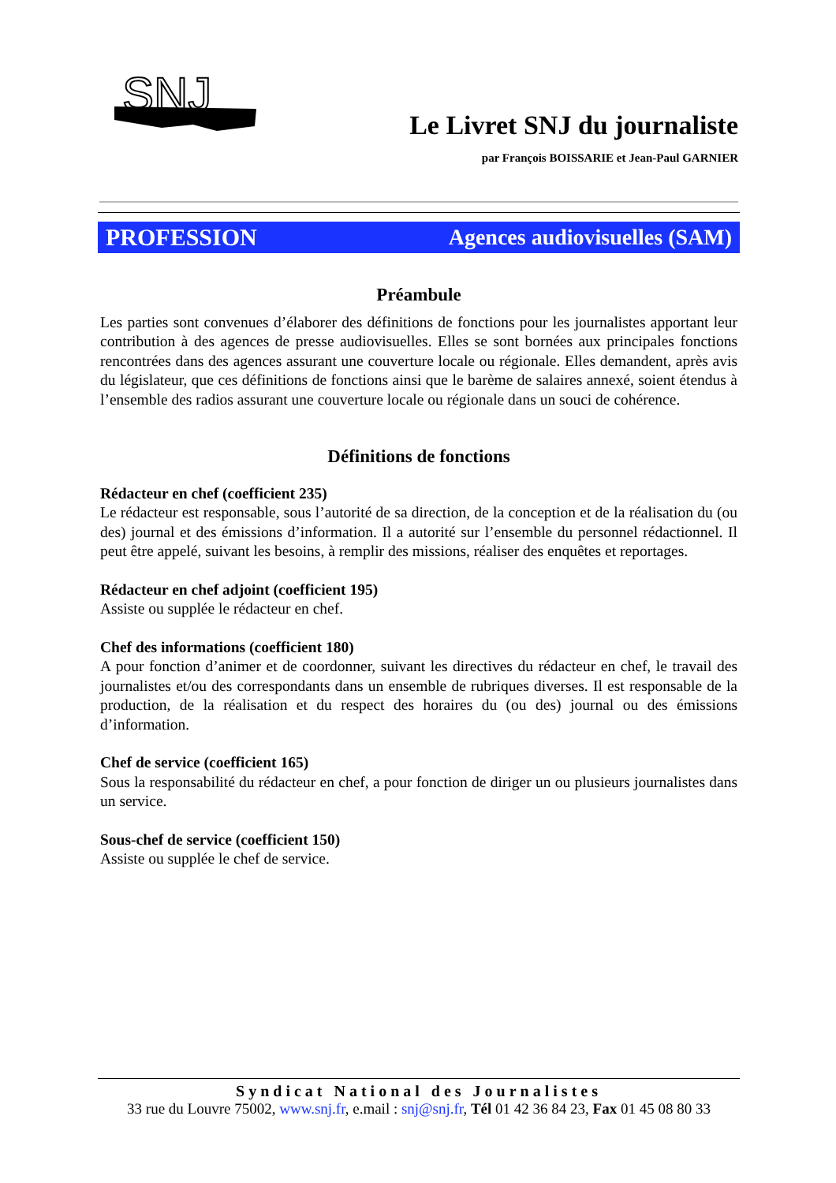SNJ
Le Livret SNJ du journaliste
par François BOISSARIE et Jean-Paul GARNIER
PROFESSION Agences audiovisuelles (SAM)
Préambule
Les parties sont convenues d’élaborer des définitions de fonctions pour les journalistes apportant leur contribution à des agences de presse audiovisuelles. Elles se sont bornées aux principales fonctions rencontrées dans des agences assurant une couverture locale ou régionale. Elles demandent, après avis du législateur, que ces définitions de fonctions ainsi que le barème de salaires annexé, soient étendus à l’ensemble des radios assurant une couverture locale ou régionale dans un souci de cohérence.
Définitions de fonctions
Rédacteur en chef (coefficient 235)
Le rédacteur est responsable, sous l’autorité de sa direction, de la conception et de la réalisation du (ou des) journal et des émissions d’information. Il a autorité sur l’ensemble du personnel rédactionnel. Il peut être appelé, suivant les besoins, à remplir des missions, réaliser des enquêtes et reportages.
Rédacteur en chef adjoint (coefficient 195)
Assiste ou supplée le rédacteur en chef.
Chef des informations (coefficient 180)
A pour fonction d’animer et de coordonner, suivant les directives du rédacteur en chef, le travail des journalistes et/ou des correspondants dans un ensemble de rubriques diverses. Il est responsable de la production, de la réalisation et du respect des horaires du (ou des) journal ou des émissions d’information.
Chef de service (coefficient 165)
Sous la responsabilité du rédacteur en chef, a pour fonction de diriger un ou plusieurs journalistes dans un service.
Sous-chef de service (coefficient 150)
Assiste ou supplée le chef de service.
Syndicat National des Journalistes
33 rue du Louvre 75002, www.snj.fr, e.mail : snj@snj.fr, Tél 01 42 36 84 23, Fax 01 45 08 80 33